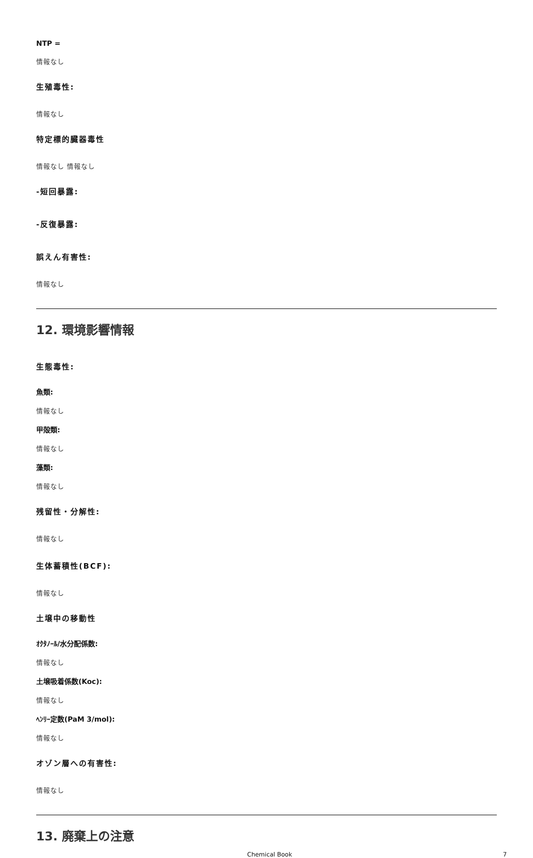NTP =
情報なし
生殖毒性:
情報なし
特定標的臓器毒性
情報なし 情報なし
-短回暴露:
-反復暴露:
誤えん有害性:
情報なし
12. 環境影響情報
生態毒性:
魚類:
情報なし
甲殻類:
情報なし
藻類:
情報なし
残留性・分解性:
情報なし
生体蓄積性(BCF):
情報なし
土壌中の移動性
ｵｸﾀﾉｰﾙ/水分配係数:
情報なし
土壌吸着係数(Koc):
情報なし
ﾍﾝﾘｰ定数(PaM 3/mol):
情報なし
オゾン層への有害性:
情報なし
13. 廃棄上の注意
Chemical Book 7